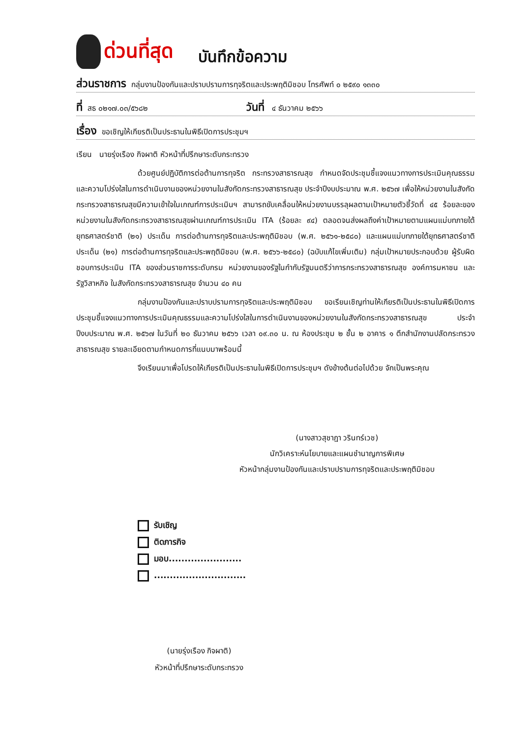ด่วนที่สุด
บันทึกข้อความ
ส่วนราชการ กลุ่มงานป้องกันและปราบปรามการทุจริตและประพฤติมิชอบ โทรศัพท์ ๐ ๒๕๙๐ ๑๓๓๐
ที่ สธ ๐๒๑๗.๐๓/๕๖๘๒ วันที่ ๔ ธันวาคม ๒๕๖๖
เรื่อง ขอเชิญให้เกียรติเป็นประธานในพิธีเปิดการประชุมฯ
เรียน นายรุ่งเรือง กิจผาติ หัวหน้าที่ปรึกษาระดับกระทรวง
ด้วยศูนย์ปฏิบัติการต่อต้านการทุจริต กระทรวงสาธารณสุข กำหนดจัดประชุมชี้แจงแนวทางการประเมินคุณธรรมและความโปร่งใสในการดำเนินงานของหน่วยงานในสังกัดกระทรวงสาธารณสุข ประจำปีงบประมาณ พ.ศ. ๒๕๖๗ เพื่อให้หน่วยงานในสังกัดกระทรวงสาธารณสุขมีความเข้าใจในเกณฑ์การประเมินฯ สามารถขับเคลื่อนให้หน่วยงานบรรลุผลตามเป้าหมายตัวชี้วัดที่ ๔๕ ร้อยละของหน่วยงานในสังกัดกระทรวงสาธารณสุขผ่านเกณฑ์การประเมิน ITA (ร้อยละ ๙๔) ตลอดจนส่งผลถึงค่าเป้าหมายตามแผนแม่บทภายใต้ยุทธศาสตร์ชาติ (๒๑) ประเด็น การต่อต้านการทุจริตและประพฤติมิชอบ (พ.ศ. ๒๕๖๑-๒๕๘๐) และแผนแม่บทภายใต้ยุทธศาสตร์ชาติ ประเด็น (๒๑) การต่อต้านการทุจริตและประพฤติมิชอบ (พ.ศ. ๒๕๖๖-๒๕๘๐) (ฉบับแก้ไขเพิ่มเติม) กลุ่มเป้าหมายประกอบด้วย ผู้รับผิดชอบการประเมิน ITA ของส่วนราชการระดับกรม หน่วยงานของรัฐในกำกับรัฐมนตรีว่าการกระทรวงสาธารณสุข องค์การมหาชน และรัฐวิสาหกิจ ในสังกัดกระทรวงสาธารณสุข จำนวน ๔๐ คน
กลุ่มงานป้องกันและปราบปรามการทุจริตและประพฤติมิชอบ ขอเรียนเชิญท่านให้เกียรติเป็นประธานในพิธีเปิดการประชุมชี้แจงแนวทางการประเมินคุณธรรมและความโปร่งใสในการดำเนินงานของหน่วยงานในสังกัดกระทรวงสาธารณสุข ประจำปีงบประมาณ พ.ศ. ๒๕๖๗ ในวันที่ ๒๐ ธันวาคม ๒๕๖๖ เวลา ๐๙.๓๐ น. ณ ห้องประชุม ๒ ชั้น ๒ อาคาร ๑ ตึกสำนักงานปลัดกระทรวงสาธารณสุข รายละเอียดตามกำหนดการที่แนบมาพร้อมนี้
จึงเรียนมาเพื่อโปรดให้เกียรติเป็นประธานในพิธีเปิดการประชุมฯ ดังข้างต้นต่อไปด้วย จักเป็นพระคุณ
(นางสาวสุชาฎา วรินทร์เวช)
นักวิเคราะห์นโยบายและแผนชำนาญการพิเศษ
หัวหน้ากลุ่มงานป้องกันและปราบปรามการทุจริตและประพฤติมิชอบ
รับเชิญ
ติดภารกิจ
มอบ.......................
.............................
(นายรุ่งเรือง กิจผาติ)
หัวหน้าที่ปรึกษาระดับกระทรวง